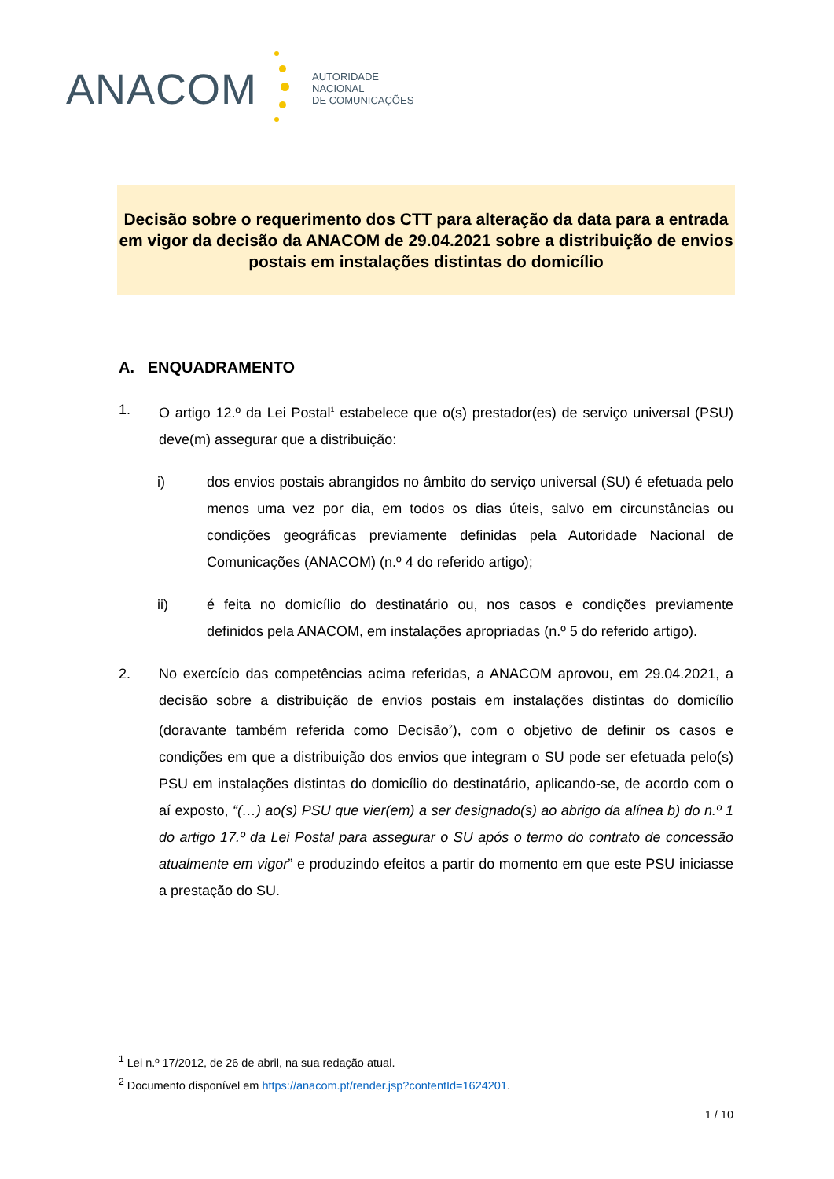ANACOM
AUTORIDADE
NACIONAL
DE COMUNICAÇÕES
Decisão sobre o requerimento dos CTT para alteração da data para a entrada em vigor da decisão da ANACOM de 29.04.2021 sobre a distribuição de envios postais em instalações distintas do domicílio
A. ENQUADRAMENTO
1. O artigo 12.º da Lei Postal<sup>1</sup> estabelece que o(s) prestador(es) de serviço universal (PSU) deve(m) assegurar que a distribuição:
i) dos envios postais abrangidos no âmbito do serviço universal (SU) é efetuada pelo menos uma vez por dia, em todos os dias úteis, salvo em circunstâncias ou condições geográficas previamente definidas pela Autoridade Nacional de Comunicações (ANACOM) (n.º 4 do referido artigo);
ii) é feita no domicílio do destinatário ou, nos casos e condições previamente definidos pela ANACOM, em instalações apropriadas (n.º 5 do referido artigo).
2. No exercício das competências acima referidas, a ANACOM aprovou, em 29.04.2021, a decisão sobre a distribuição de envios postais em instalações distintas do domicílio (doravante também referida como Decisão<sup>2</sup>), com o objetivo de definir os casos e condições em que a distribuição dos envios que integram o SU pode ser efetuada pelo(s) PSU em instalações distintas do domicílio do destinatário, aplicando-se, de acordo com o aí exposto, “(…) ao(s) PSU que vier(em) a ser designado(s) ao abrigo da alínea b) do n.º 1 do artigo 17.º da Lei Postal para assegurar o SU após o termo do contrato de concessão atualmente em vigor” e produzindo efeitos a partir do momento em que este PSU iniciasse a prestação do SU.
<sup>1</sup> Lei n.º 17/2012, de 26 de abril, na sua redação atual.
<sup>2</sup> Documento disponível em https://anacom.pt/render.jsp?contentId=1624201.
1 / 10